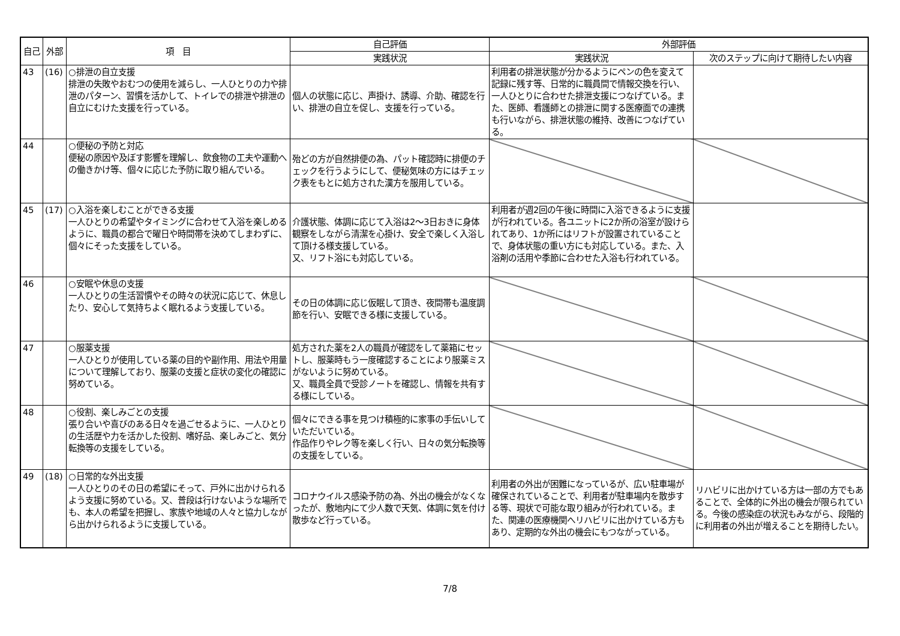| 自己 | 外部 | 項 目 | 自己評価 | 外部評価 | |
| --- | --- | --- | --- | --- | --- |
| | | | 実践状況 | 実践状況 | 次のステップに向けて期待したい内容 |
| 43 | (16) | ○排泄の自立支援 排泄の失敗やおむつの使用を減らし、一人ひとりの力や排泄のパターン、習慣を活かして、トイレでの排泄や排泄の自立にむけた支援を行っている。 | 個人の状態に応じ、声掛け、誘導、介助、確認を行い、排泄の自立を促し、支援を行っている。 | 利用者の排泄状態が分かるようにペンの色を変えて記録に残す等、日常的に職員間で情報交換を行い、一人ひとりに合わせた排泄支援につなげている。また、医師、看護師との排泄に関する医療面での連携も行いながら、排泄状態の維持、改善につなげている。 | |
| 44 | | ○便秘の予防と対応 便秘の原因や及ぼす影響を理解し、飲食物の工夫や運動への働きかけ等、個々に応じた予防に取り組んでいる。 | 殆どの方が自然排便の為、パット確認時に排便のチェックを行うようにして、便秘気味の方にはチェック表をもとに処方された漢方を服用している。 | | |
| 45 | (17) | ○入浴を楽しむことができる支援 一人ひとりの希望やタイミングに合わせて入浴を楽しめるように、職員の都合で曜日や時間帯を決めてしまわずに、個々にそった支援をしている。 | 介護状態、体調に応じて入浴は2～3日おきに身体観察をしながら清潔を心掛け、安全で楽しく入浴して頂ける様支援している。 又、リフト浴にも対応している。 | 利用者が週2回の午後に時間に入浴できるように支援が行われている。各ユニットに2か所の浴室が設けられてあり、1か所にはリフトが設置されていることで、身体状態の重い方にも対応している。また、入浴剤の活用や季節に合わせた入浴も行われている。 | |
| 46 | | ○安眠や休息の支援 一人ひとりの生活習慣やその時々の状況に応じて、休息したり、安心して気持ちよく眠れるよう支援している。 | その日の体調に応じ仮眠して頂き、夜間帯も温度調節を行い、安眠できる様に支援している。 | | |
| 47 | | ○服薬支援 一人ひとりが使用している薬の目的や副作用、用法や用量について理解しており、服薬の支援と症状の変化の確認に努めている。 | 処方された薬を2人の職員が確認をして薬箱にセットし、服薬時もう一度確認することにより服薬ミスがないように努めている。 又、職員全員で受診ノートを確認し、情報を共有する様にしている。 | | |
| 48 | | ○役割、楽しみごとの支援 張り合いや喜びのある日々を過ごせるように、一人ひとりの生活歴や力を活かした役割、嗜好品、楽しみごと、気分転換等の支援をしている。 | 個々にできる事を見つけ積極的に家事の手伝いしていただいている。 作品作りやレク等を楽しく行い、日々の気分転換等の支援をしている。 | | |
| 49 | (18) | ○日常的な外出支援 一人ひとりのその日の希望にそって、戸外に出かけられるよう支援に努めている。又、普段は行けないような場所でも、本人の希望を把握し、家族や地域の人々と協力しながら出かけられるように支援している。 | コロナウイルス感染予防の為、外出の機会がなくなったが、敷地内にて少人数で天気、体調に気を付け散歩など行っている。 | 利用者の外出が困難になっているが、広い駐車場が確保されていることで、利用者が駐車場内を散歩する等、現状で可能な取り組みが行われている。また、関連の医療機関へリハビリに出かけている方もあり、定期的な外出の機会にもつながっている。 | リハビリに出かけている方は一部の方でもあることで、全体的に外出の機会が限られている。今後の感染症の状況もみながら、段階的に利用者の外出が増えることを期待したい。 |
7/8